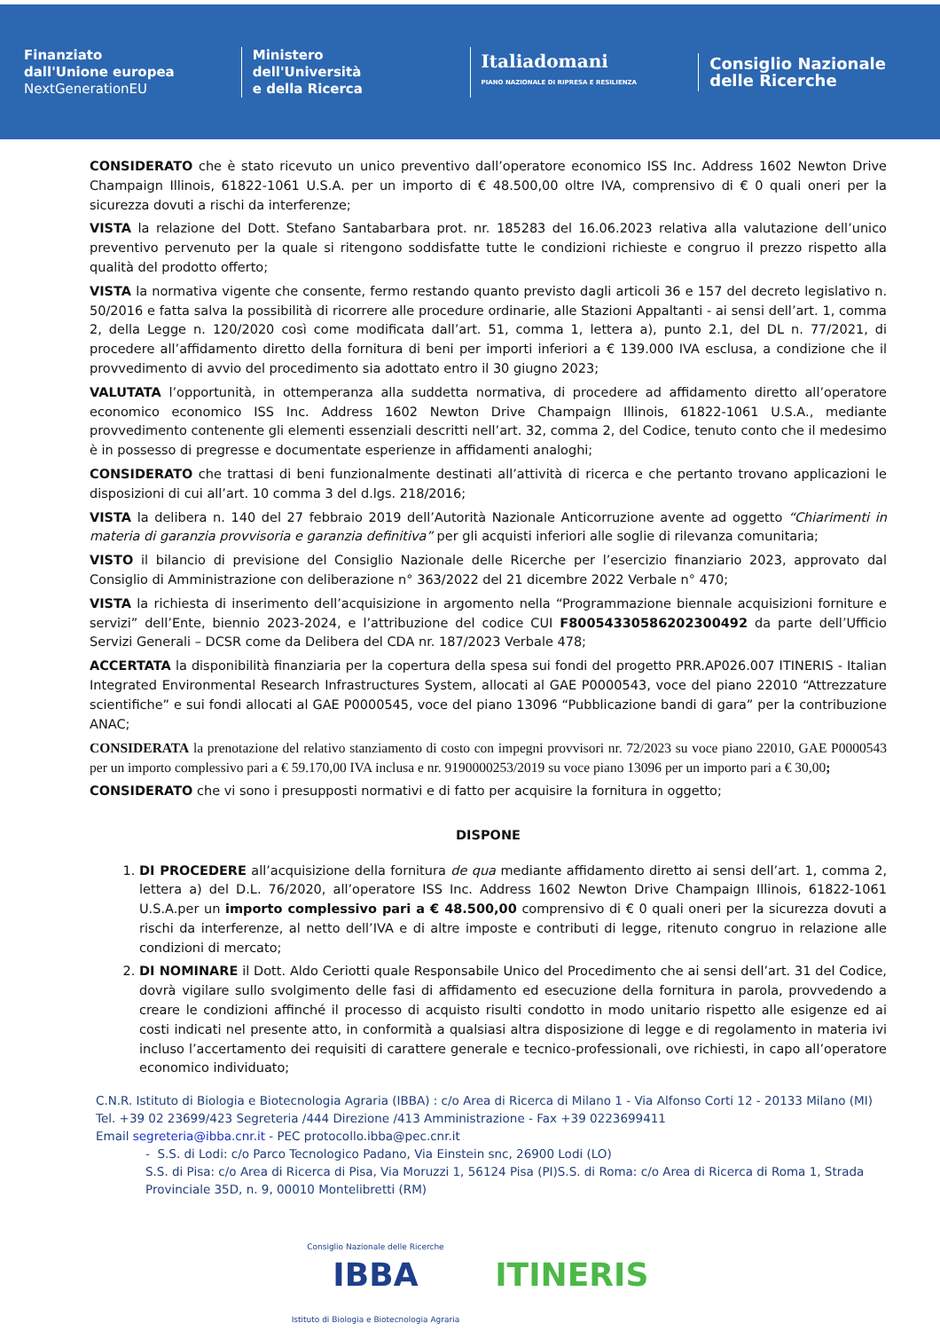Finanziato
dall'Unione europea
NextGenerationEU
Ministero
dell'Università
e della Ricerca
Italiadomani
PIANO NAZIONALE DI RIPRESA E RESILIENZA
Consiglio Nazionale
delle Ricerche
CONSIDERATO che è stato ricevuto un unico preventivo dall’operatore economico ISS Inc. Address 1602 Newton Drive Champaign Illinois, 61822-1061 U.S.A. per un importo di € 48.500,00 oltre IVA, comprensivo di € 0 quali oneri per la sicurezza dovuti a rischi da interferenze;
VISTA la relazione del Dott. Stefano Santabarbara prot. nr. 185283 del 16.06.2023 relativa alla valutazione dell’unico preventivo pervenuto per la quale si ritengono soddisfatte tutte le condizioni richieste e congruo il prezzo rispetto alla qualità del prodotto offerto;
VISTA la normativa vigente che consente, fermo restando quanto previsto dagli articoli 36 e 157 del decreto legislativo n. 50/2016 e fatta salva la possibilità di ricorrere alle procedure ordinarie, alle Stazioni Appaltanti - ai sensi dell’art. 1, comma 2, della Legge n. 120/2020 così come modificata dall’art. 51, comma 1, lettera a), punto 2.1, del DL n. 77/2021, di procedere all’affidamento diretto della fornitura di beni per importi inferiori a € 139.000 IVA esclusa, a condizione che il provvedimento di avvio del procedimento sia adottato entro il 30 giugno 2023;
VALUTATA l’opportunità, in ottemperanza alla suddetta normativa, di procedere ad affidamento diretto all’operatore economico economico ISS Inc. Address 1602 Newton Drive Champaign Illinois, 61822-1061 U.S.A., mediante provvedimento contenente gli elementi essenziali descritti nell’art. 32, comma 2, del Codice, tenuto conto che il medesimo è in possesso di pregresse e documentate esperienze in affidamenti analoghi;
CONSIDERATO che trattasi di beni funzionalmente destinati all’attività di ricerca e che pertanto trovano applicazioni le disposizioni di cui all’art. 10 comma 3 del d.lgs. 218/2016;
VISTA la delibera n. 140 del 27 febbraio 2019 dell’Autorità Nazionale Anticorruzione avente ad oggetto “Chiarimenti in materia di garanzia provvisoria e garanzia definitiva” per gli acquisti inferiori alle soglie di rilevanza comunitaria;
VISTO il bilancio di previsione del Consiglio Nazionale delle Ricerche per l’esercizio finanziario 2023, approvato dal Consiglio di Amministrazione con deliberazione n° 363/2022 del 21 dicembre 2022 Verbale n° 470;
VISTA la richiesta di inserimento dell’acquisizione in argomento nella “Programmazione biennale acquisizioni forniture e servizi” dell’Ente, biennio 2023-2024, e l’attribuzione del codice CUI F80054330586202300492 da parte dell’Ufficio Servizi Generali – DCSR come da Delibera del CDA nr. 187/2023 Verbale 478;
ACCERTATA la disponibilità finanziaria per la copertura della spesa sui fondi del progetto PRR.AP026.007 ITINERIS - Italian Integrated Environmental Research Infrastructures System, allocati al GAE P0000543, voce del piano 22010 “Attrezzature scientifiche” e sui fondi allocati al GAE P0000545, voce del piano 13096 “Pubblicazione bandi di gara” per la contribuzione ANAC;
CONSIDERATA la prenotazione del relativo stanziamento di costo con impegni provvisori nr. 72/2023 su voce piano 22010, GAE P0000543 per un importo complessivo pari a € 59.170,00 IVA inclusa e nr. 9190000253/2019 su voce piano 13096 per un importo pari a € 30,00;
CONSIDERATO che vi sono i presupposti normativi e di fatto per acquisire la fornitura in oggetto;
DISPONE
1. DI PROCEDERE all’acquisizione della fornitura de qua mediante affidamento diretto ai sensi dell’art. 1, comma 2, lettera a) del D.L. 76/2020, all’operatore ISS Inc. Address 1602 Newton Drive Champaign Illinois, 61822-1061 U.S.A.per un importo complessivo pari a € 48.500,00 comprensivo di € 0 quali oneri per la sicurezza dovuti a rischi da interferenze, al netto dell’IVA e di altre imposte e contributi di legge, ritenuto congruo in relazione alle condizioni di mercato;
2. DI NOMINARE il Dott. Aldo Ceriotti quale Responsabile Unico del Procedimento che ai sensi dell’art. 31 del Codice, dovrà vigilare sullo svolgimento delle fasi di affidamento ed esecuzione della fornitura in parola, provvedendo a creare le condizioni affinché il processo di acquisto risulti condotto in modo unitario rispetto alle esigenze ed ai costi indicati nel presente atto, in conformità a qualsiasi altra disposizione di legge e di regolamento in materia ivi incluso l’accertamento dei requisiti di carattere generale e tecnico-professionali, ove richiesti, in capo all’operatore economico individuato;
C.N.R. Istituto di Biologia e Biotecnologia Agraria (IBBA) : c/o Area di Ricerca di Milano 1 - Via Alfonso Corti 12 - 20133 Milano (MI)
Tel. +39 02 23699/423 Segreteria /444 Direzione /413 Amministrazione - Fax +39 0223699411
Email segreteria@ibba.cnr.it - PEC protocollo.ibba@pec.cnr.it
- S.S. di Lodi: c/o Parco Tecnologico Padano, Via Einstein snc, 26900 Lodi (LO)
S.S. di Pisa: c/o Area di Ricerca di Pisa, Via Moruzzi 1, 56124 Pisa (PI)S.S. di Roma: c/o Area di Ricerca di Roma 1, Strada Provinciale 35D, n. 9, 00010 Montelibretti (RM)
Consiglio Nazionale delle Ricerche
IBBA
Istituto di Biologia e Biotecnologia Agraria
ITINERIS